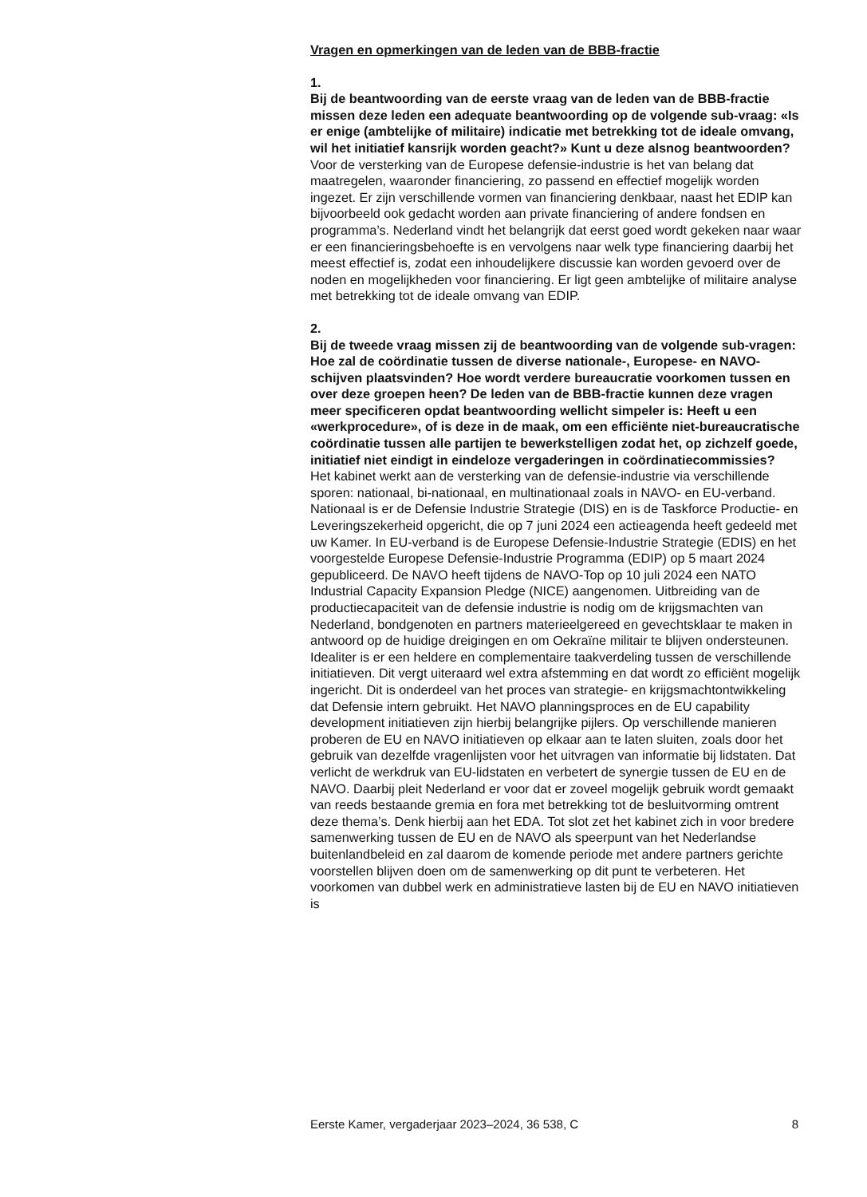Vragen en opmerkingen van de leden van de BBB-fractie
1.
Bij de beantwoording van de eerste vraag van de leden van de BBB-fractie missen deze leden een adequate beantwoording op de volgende sub-vraag: «Is er enige (ambtelijke of militaire) indicatie met betrekking tot de ideale omvang, wil het initiatief kansrijk worden geacht?» Kunt u deze alsnog beantwoorden?
Voor de versterking van de Europese defensie-industrie is het van belang dat maatregelen, waaronder financiering, zo passend en effectief mogelijk worden ingezet. Er zijn verschillende vormen van financiering denkbaar, naast het EDIP kan bijvoorbeeld ook gedacht worden aan private financiering of andere fondsen en programma’s. Nederland vindt het belangrijk dat eerst goed wordt gekeken naar waar er een financieringsbehoefte is en vervolgens naar welk type financiering daarbij het meest effectief is, zodat een inhoudelijkere discussie kan worden gevoerd over de noden en mogelijkheden voor financiering. Er ligt geen ambtelijke of militaire analyse met betrekking tot de ideale omvang van EDIP.
2.
Bij de tweede vraag missen zij de beantwoording van de volgende sub-vragen: Hoe zal de coördinatie tussen de diverse nationale-, Europese- en NAVO-schijven plaatsvinden? Hoe wordt verdere bureaucratie voorkomen tussen en over deze groepen heen? De leden van de BBB-fractie kunnen deze vragen meer specificeren opdat beantwoording wellicht simpeler is: Heeft u een «werkprocedure», of is deze in de maak, om een efficiënte niet-bureaucratische coördinatie tussen alle partijen te bewerkstelligen zodat het, op zichzelf goede, initiatief niet eindigt in eindeloze vergaderingen in coördinatiecommissies?
Het kabinet werkt aan de versterking van de defensie-industrie via verschillende sporen: nationaal, bi-nationaal, en multinationaal zoals in NAVO- en EU-verband. Nationaal is er de Defensie Industrie Strategie (DIS) en is de Taskforce Productie- en Leveringszekerheid opgericht, die op 7 juni 2024 een actieagenda heeft gedeeld met uw Kamer. In EU-verband is de Europese Defensie-Industrie Strategie (EDIS) en het voorgestelde Europese Defensie-Industrie Programma (EDIP) op 5 maart 2024 gepubliceerd. De NAVO heeft tijdens de NAVO-Top op 10 juli 2024 een NATO Industrial Capacity Expansion Pledge (NICE) aangenomen. Uitbreiding van de productiecapaciteit van de defensie industrie is nodig om de krijgsmachten van Nederland, bondgenoten en partners materieelgereed en gevechtsklaar te maken in antwoord op de huidige dreigingen en om Oekraïne militair te blijven ondersteunen. Idealiter is er een heldere en complementaire taakverdeling tussen de verschillende initiatieven. Dit vergt uiteraard wel extra afstemming en dat wordt zo efficiënt mogelijk ingericht. Dit is onderdeel van het proces van strategie- en krijgsmachtontwikkeling dat Defensie intern gebruikt. Het NAVO planningsproces en de EU capability development initiatieven zijn hierbij belangrijke pijlers. Op verschillende manieren proberen de EU en NAVO initiatieven op elkaar aan te laten sluiten, zoals door het gebruik van dezelfde vragenlijsten voor het uitvragen van informatie bij lidstaten. Dat verlicht de werkdruk van EU-lidstaten en verbetert de synergie tussen de EU en de NAVO. Daarbij pleit Nederland er voor dat er zoveel mogelijk gebruik wordt gemaakt van reeds bestaande gremia en fora met betrekking tot de besluitvorming omtrent deze thema’s. Denk hierbij aan het EDA. Tot slot zet het kabinet zich in voor bredere samenwerking tussen de EU en de NAVO als speerpunt van het Nederlandse buitenlandbeleid en zal daarom de komende periode met andere partners gerichte voorstellen blijven doen om de samenwerking op dit punt te verbeteren. Het voorkomen van dubbel werk en administratieve lasten bij de EU en NAVO initiatieven is
Eerste Kamer, vergaderjaar 2023–2024, 36 538, C 8